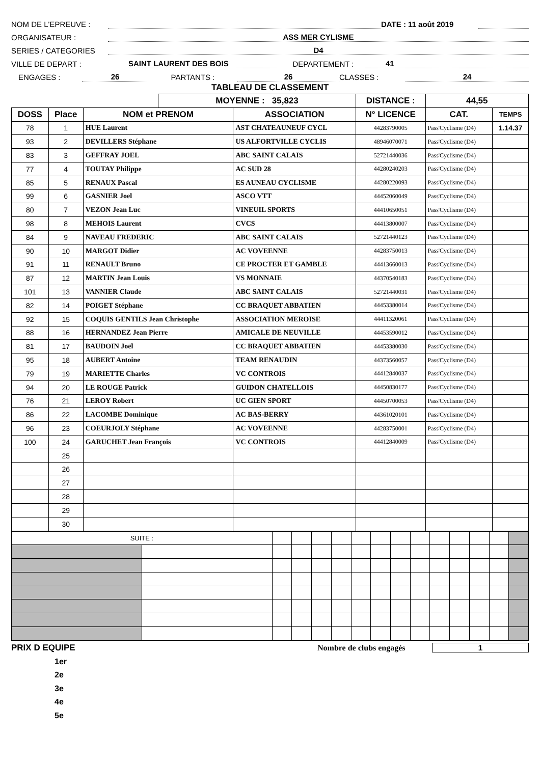NOM DE L'EPREUVE : DATE : 11 août 2019
ORGANISATEUR : ASS MER CYLISME
SERIES / CATEGORIES D4
VILLE DE DEPART : SAINT LAURENT DES BOIS DEPARTEMENT : 41
ENGAGES : 26 PARTANTS : 26 CLASSES : 24
TABLEAU DE CLASSEMENT
| | | | MOYENNE : 35,823 | | DISTANCE : | 44,55 | |
| DOSS | Place | NOM et PRENOM | | ASSOCIATION | N° LICENCE | CAT. | TEMPS |
| 78 | 1 | HUE Laurent | | AST CHATEAUNEUF CYCL | 44283790005 | Pass'Cyclisme (D4) | 1.14.37 |
| 93 | 2 | DEVILLERS Stéphane | | US ALFORTVILLE CYCLIS | 48946070071 | Pass'Cyclisme (D4) | |
| 83 | 3 | GEFFRAY JOEL | | ABC SAINT CALAIS | 52721440036 | Pass'Cyclisme (D4) | |
| 77 | 4 | TOUTAY Philippe | | AC SUD 28 | 44280240203 | Pass'Cyclisme (D4) | |
| 85 | 5 | RENAUX Pascal | | ES AUNEAU CYCLISME | 44280220093 | Pass'Cyclisme (D4) | |
| 99 | 6 | GASNIER Joel | | ASCO VTT | 44452060049 | Pass'Cyclisme (D4) | |
| 80 | 7 | VEZON Jean Luc | | VINEUIL SPORTS | 44410650051 | Pass'Cyclisme (D4) | |
| 98 | 8 | MEHOIS Laurent | | CVCS | 44413800007 | Pass'Cyclisme (D4) | |
| 84 | 9 | NAVEAU FREDERIC | | ABC SAINT CALAIS | 52721440123 | Pass'Cyclisme (D4) | |
| 90 | 10 | MARGOT Didier | | AC VOVEENNE | 44283750013 | Pass'Cyclisme (D4) | |
| 91 | 11 | RENAULT Bruno | | CE PROCTER ET GAMBLE | 44413660013 | Pass'Cyclisme (D4) | |
| 87 | 12 | MARTIN Jean Louis | | VS MONNAIE | 44370540183 | Pass'Cyclisme (D4) | |
| 101 | 13 | VANNIER Claude | | ABC SAINT CALAIS | 52721440031 | Pass'Cyclisme (D4) | |
| 82 | 14 | POIGET Stéphane | | CC BRAQUET ABBATIEN | 44453380014 | Pass'Cyclisme (D4) | |
| 92 | 15 | COQUIS GENTILS Jean Christophe | | ASSOCIATION MEROISE | 44411320061 | Pass'Cyclisme (D4) | |
| 88 | 16 | HERNANDEZ Jean Pierre | | AMICALE DE NEUVILLE | 44453590012 | Pass'Cyclisme (D4) | |
| 81 | 17 | BAUDOIN Joël | | CC BRAQUET ABBATIEN | 44453380030 | Pass'Cyclisme (D4) | |
| 95 | 18 | AUBERT Antoine | | TEAM RENAUDIN | 44373560057 | Pass'Cyclisme (D4) | |
| 79 | 19 | MARIETTE Charles | | VC CONTROIS | 44412840037 | Pass'Cyclisme (D4) | |
| 94 | 20 | LE ROUGE Patrick | | GUIDON CHATELLOIS | 44450830177 | Pass'Cyclisme (D4) | |
| 76 | 21 | LEROY Robert | | UC GIEN SPORT | 44450700053 | Pass'Cyclisme (D4) | |
| 86 | 22 | LACOMBE Dominique | | AC BAS-BERRY | 44361020101 | Pass'Cyclisme (D4) | |
| 96 | 23 | COEURJOLY Stéphane | | AC VOVEENNE | 44283750001 | Pass'Cyclisme (D4) | |
| 100 | 24 | GARUCHET Jean François | | VC CONTROIS | 44412840009 | Pass'Cyclisme (D4) | |
| | 25 | | | | | | |
| | 26 | | | | | | |
| | 27 | | | | | | |
| | 28 | | | | | | |
| | 29 | | | | | | |
| | 30 | | | | | | |
| SUITE : | | | | | | | | | | | | | | |
PRIX D EQUIPE Nombre de clubs engagés 1
1er
2e
3e
4e
5e